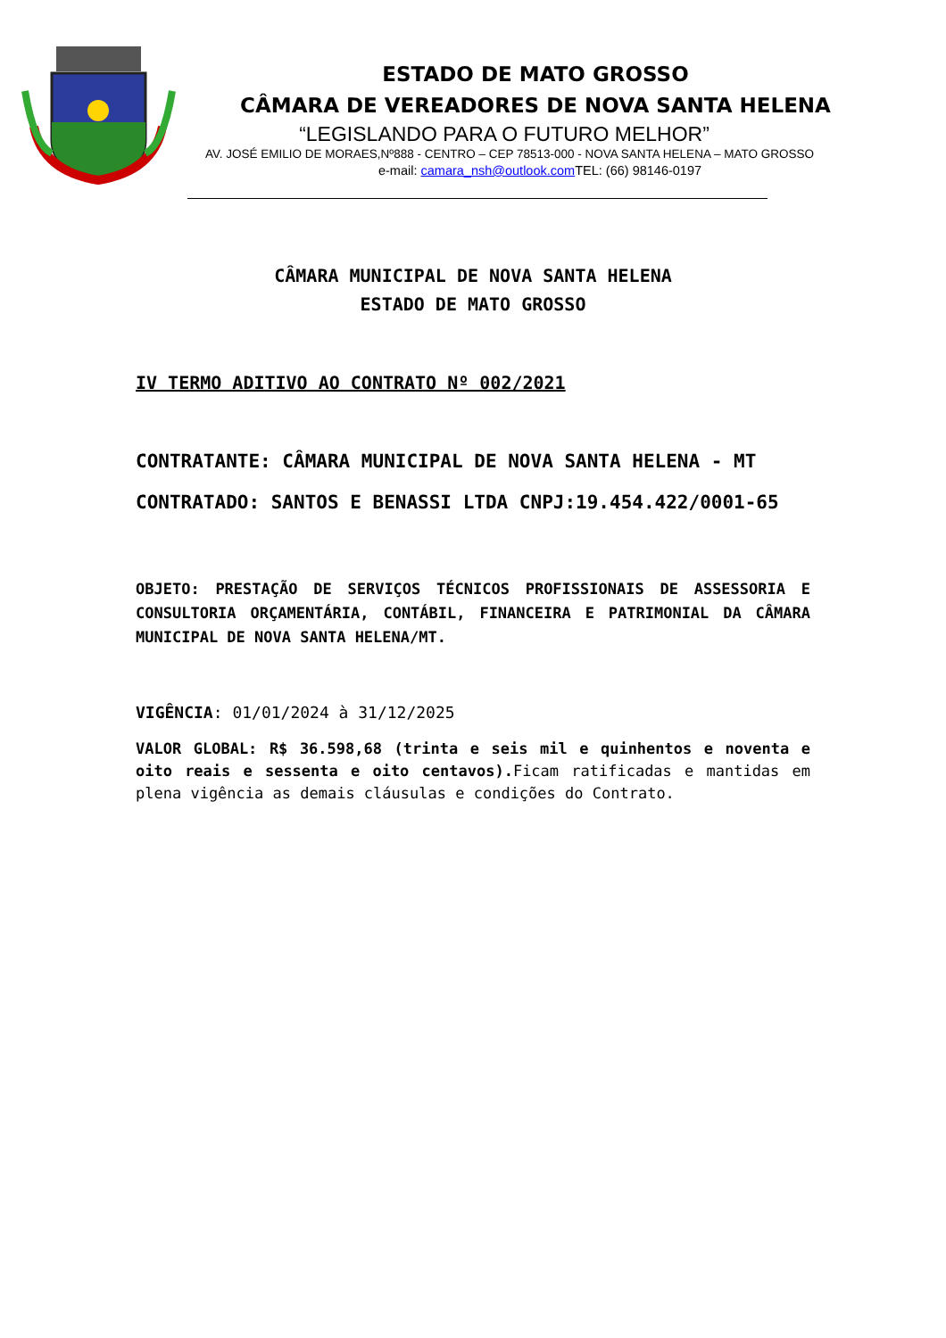ESTADO DE MATO GROSSO
CÂMARA DE VEREADORES DE NOVA SANTA HELENA
“LEGISLANDO PARA O FUTURO MELHOR”
AV. JOSÉ EMILIO DE MORAES,Nº888 - CENTRO – CEP 78513-000 - NOVA SANTA HELENA – MATO GROSSO
e-mail: camara_nsh@outlook.com TEL: (66) 98146-0197
CÂMARA MUNICIPAL DE NOVA SANTA HELENA
ESTADO DE MATO GROSSO
IV TERMO ADITIVO AO CONTRATO Nº 002/2021
CONTRATANTE: CÂMARA MUNICIPAL DE NOVA SANTA HELENA - MT
CONTRATADO: SANTOS E BENASSI LTDA CNPJ:19.454.422/0001-65
OBJETO: PRESTAÇÃO DE SERVIÇOS TÉCNICOS PROFISSIONAIS DE ASSESSORIA E CONSULTORIA ORÇAMENTÁRIA, CONTÁBIL, FINANCEIRA E PATRIMONIAL DA CÂMARA MUNICIPAL DE NOVA SANTA HELENA/MT.
VIGÊNCIA: 01/01/2024 à 31/12/2025
VALOR GLOBAL: R$ 36.598,68 (trinta e seis mil e quinhentos e noventa e oito reais e sessenta e oito centavos). Ficam ratificadas e mantidas em plena vigência as demais cláusulas e condições do Contrato.